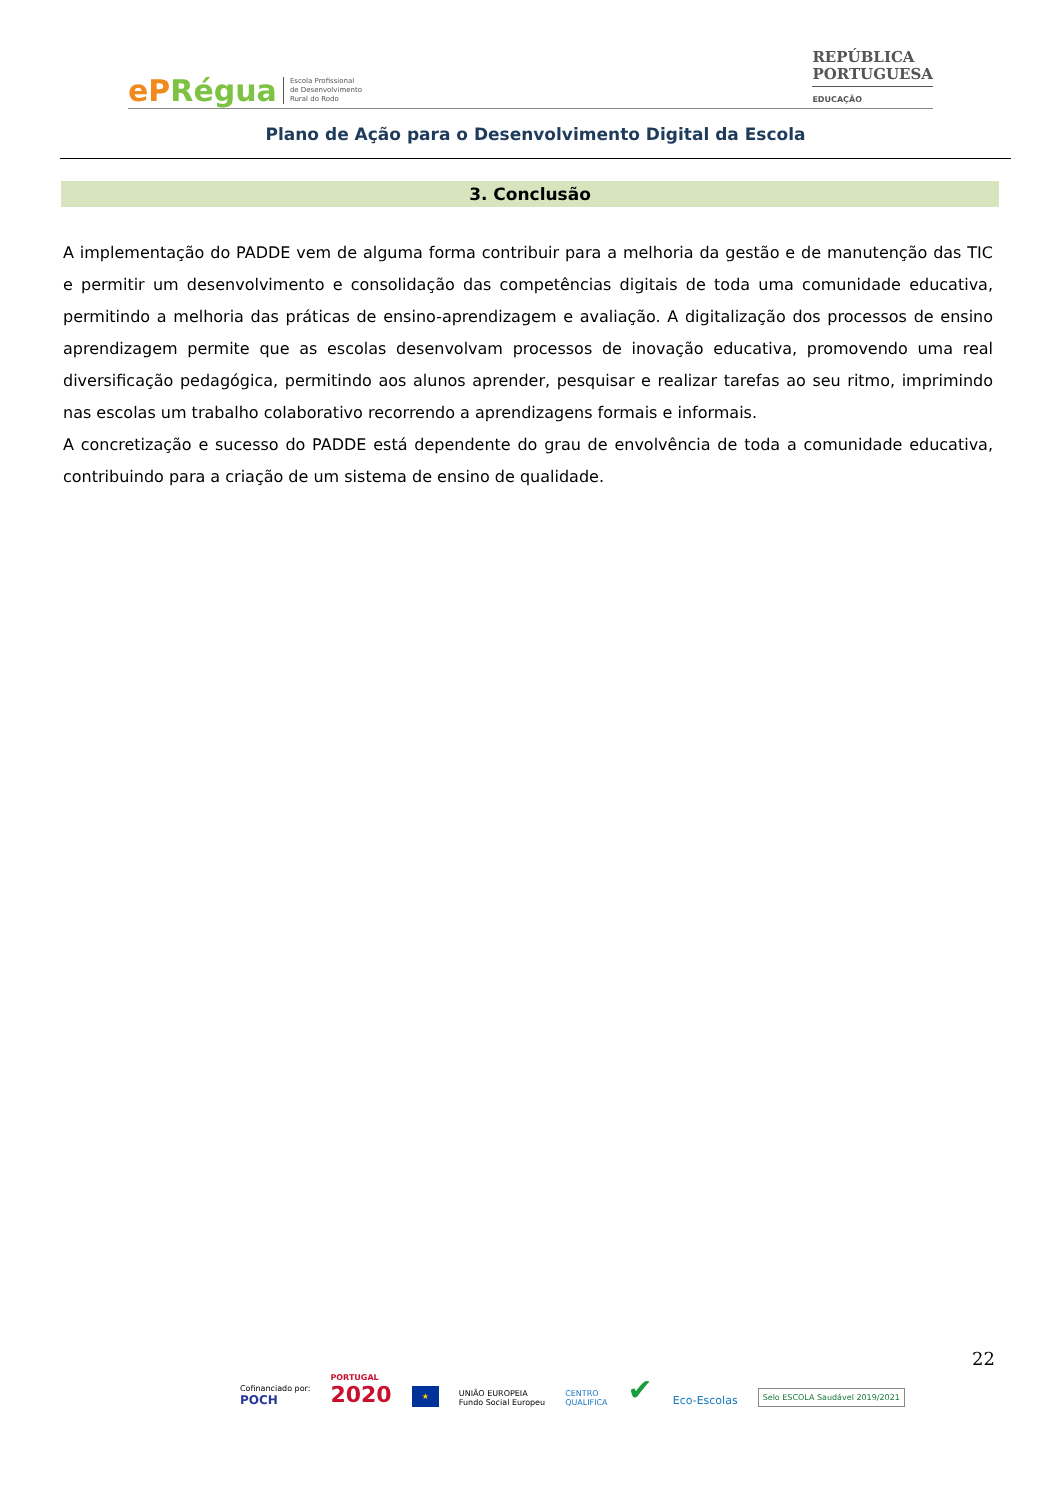ePRégua
Escola Profissional
de Desenvolvimento
Rural do Rodo
REPÚBLICA
PORTUGUESA
EDUCAÇÃO
Plano de Ação para o Desenvolvimento Digital da Escola
3. Conclusão
A implementação do PADDE vem de alguma forma contribuir para a melhoria da gestão e de manutenção das TIC e permitir um desenvolvimento e consolidação das competências digitais de toda uma comunidade educativa, permitindo a melhoria das práticas de ensino-aprendizagem e avaliação. A digitalização dos processos de ensino aprendizagem permite que as escolas desenvolvam processos de inovação educativa, promovendo uma real diversificação pedagógica, permitindo aos alunos aprender, pesquisar e realizar tarefas ao seu ritmo, imprimindo nas escolas um trabalho colaborativo recorrendo a aprendizagens formais e informais.
A concretização e sucesso do PADDE está dependente do grau de envolvência de toda a comunidade educativa, contribuindo para a criação de um sistema de ensino de qualidade.
22
Cofinanciado por:
POCH
PORTUGAL
2020
★
UNIÃO EUROPEIA
Fundo Social Europeu
CENTRO
QUALIFICA
✔
Eco-Escolas
Selo ESCOLA Saudável 2019/2021